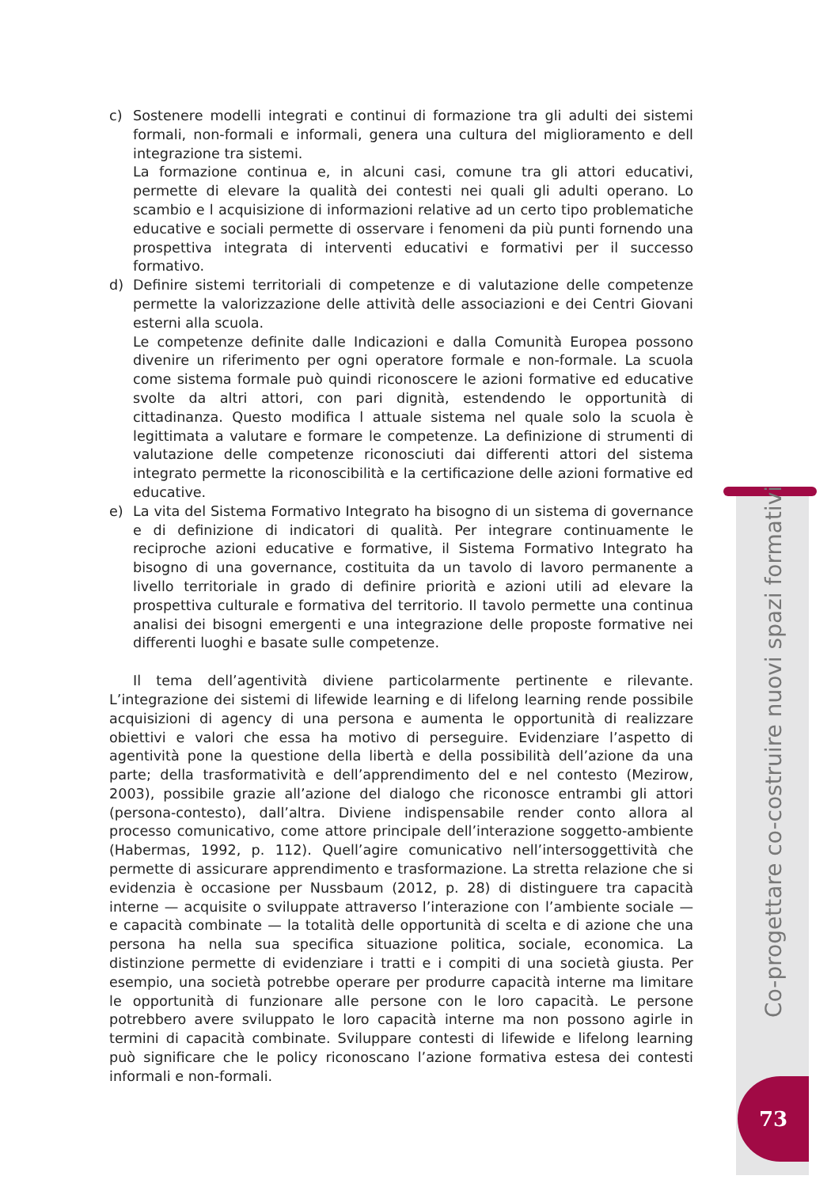c) Sostenere modelli integrati e continui di formazione tra gli adulti dei sistemi formali, non-formali e informali, genera una cultura del miglioramento e dell integrazione tra sistemi.
La formazione continua e, in alcuni casi, comune tra gli attori educativi, permette di elevare la qualità dei contesti nei quali gli adulti operano. Lo scambio e l acquisizione di informazioni relative ad un certo tipo problematiche educative e sociali permette di osservare i fenomeni da più punti fornendo una prospettiva integrata di interventi educativi e formativi per il successo formativo.
d) Definire sistemi territoriali di competenze e di valutazione delle competenze permette la valorizzazione delle attività delle associazioni e dei Centri Giovani esterni alla scuola.
Le competenze definite dalle Indicazioni e dalla Comunità Europea possono divenire un riferimento per ogni operatore formale e non-formale. La scuola come sistema formale può quindi riconoscere le azioni formative ed educative svolte da altri attori, con pari dignità, estendendo le opportunità di cittadinanza. Questo modifica l attuale sistema nel quale solo la scuola è legittimata a valutare e formare le competenze. La definizione di strumenti di valutazione delle competenze riconosciuti dai differenti attori del sistema integrato permette la riconoscibilità e la certificazione delle azioni formative ed educative.
e) La vita del Sistema Formativo Integrato ha bisogno di un sistema di governance e di definizione di indicatori di qualità. Per integrare continuamente le reciproche azioni educative e formative, il Sistema Formativo Integrato ha bisogno di una governance, costituita da un tavolo di lavoro permanente a livello territoriale in grado di definire priorità e azioni utili ad elevare la prospettiva culturale e formativa del territorio. Il tavolo permette una continua analisi dei bisogni emergenti e una integrazione delle proposte formative nei differenti luoghi e basate sulle competenze.
Il tema dell’agentività diviene particolarmente pertinente e rilevante. L’integrazione dei sistemi di lifewide learning e di lifelong learning rende possibile acquisizioni di agency di una persona e aumenta le opportunità di realizzare obiettivi e valori che essa ha motivo di perseguire. Evidenziare l’aspetto di agentività pone la questione della libertà e della possibilità dell’azione da una parte; della trasformatività e dell’apprendimento del e nel contesto (Mezirow, 2003), possibile grazie all’azione del dialogo che riconosce entrambi gli attori (persona-contesto), dall’altra. Diviene indispensabile render conto allora al processo comunicativo, come attore principale dell’interazione soggetto-ambiente (Habermas, 1992, p. 112). Quell’agire comunicativo nell’intersoggettività che permette di assicurare apprendimento e trasformazione. La stretta relazione che si evidenzia è occasione per Nussbaum (2012, p. 28) di distinguere tra capacità interne — acquisite o sviluppate attraverso l’interazione con l’ambiente sociale — e capacità combinate — la totalità delle opportunità di scelta e di azione che una persona ha nella sua specifica situazione politica, sociale, economica. La distinzione permette di evidenziare i tratti e i compiti di una società giusta. Per esempio, una società potrebbe operare per produrre capacità interne ma limitare le opportunità di funzionare alle persone con le loro capacità. Le persone potrebbero avere sviluppato le loro capacità interne ma non possono agirle in termini di capacità combinate. Sviluppare contesti di lifewide e lifelong learning può significare che le policy riconoscano l’azione formativa estesa dei contesti informali e non-formali.
Co-progettare co-costruire nuovi spazi formativi
73